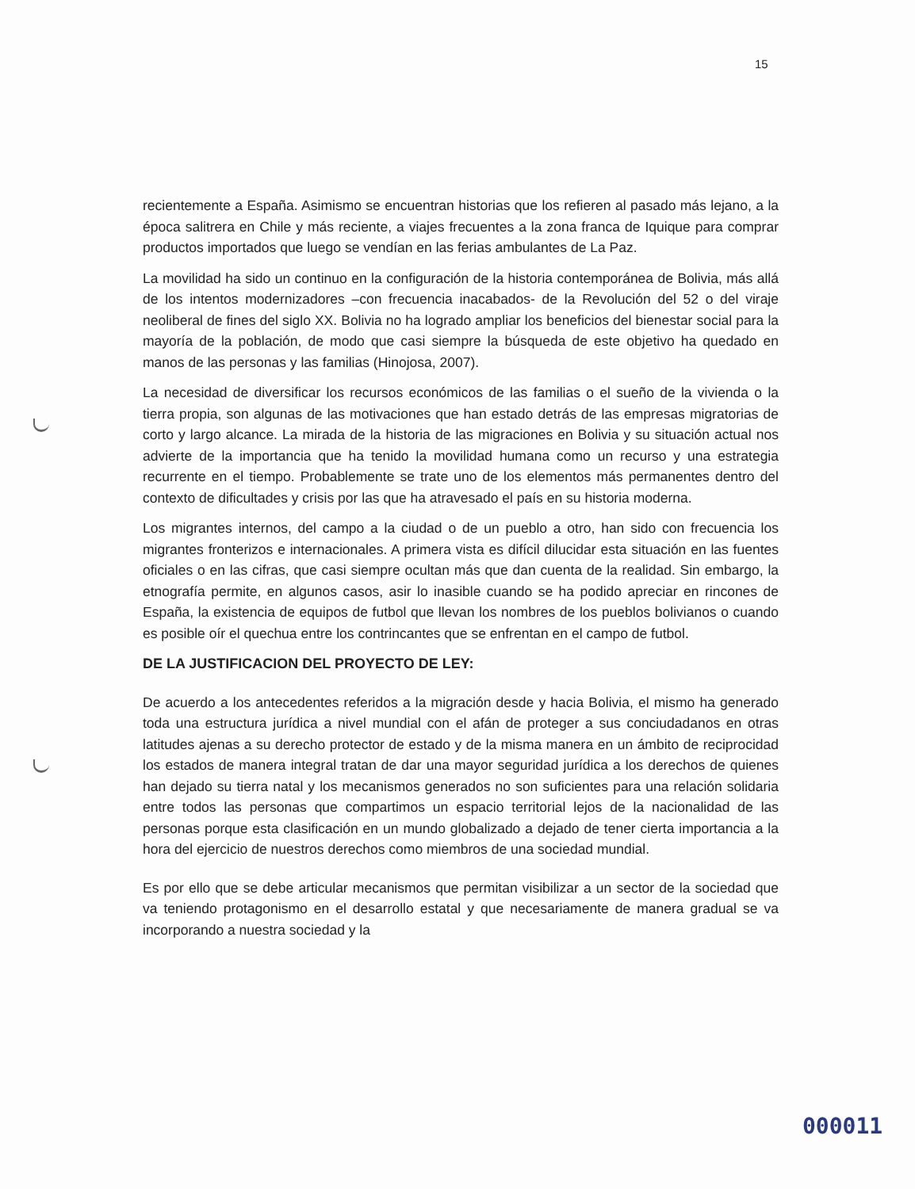15
recientemente a España. Asimismo se encuentran historias que los refieren al pasado más lejano, a la época salitrera en Chile y más reciente, a viajes frecuentes a la zona franca de Iquique para comprar productos importados que luego se vendían en las ferias ambulantes de La Paz.
La movilidad ha sido un continuo en la configuración de la historia contemporánea de Bolivia, más allá de los intentos modernizadores –con frecuencia inacabados- de la Revolución del 52 o del viraje neoliberal de fines del siglo XX. Bolivia no ha logrado ampliar los beneficios del bienestar social para la mayoría de la población, de modo que casi siempre la búsqueda de este objetivo ha quedado en manos de las personas y las familias (Hinojosa, 2007).
La necesidad de diversificar los recursos económicos de las familias o el sueño de la vivienda o la tierra propia, son algunas de las motivaciones que han estado detrás de las empresas migratorias de corto y largo alcance. La mirada de la historia de las migraciones en Bolivia y su situación actual nos advierte de la importancia que ha tenido la movilidad humana como un recurso y una estrategia recurrente en el tiempo. Probablemente se trate uno de los elementos más permanentes dentro del contexto de dificultades y crisis por las que ha atravesado el país en su historia moderna.
Los migrantes internos, del campo a la ciudad o de un pueblo a otro, han sido con frecuencia los migrantes fronterizos e internacionales. A primera vista es difícil dilucidar esta situación en las fuentes oficiales o en las cifras, que casi siempre ocultan más que dan cuenta de la realidad. Sin embargo, la etnografía permite, en algunos casos, asir lo inasible cuando se ha podido apreciar en rincones de España, la existencia de equipos de futbol que llevan los nombres de los pueblos bolivianos o cuando es posible oír el quechua entre los contrincantes que se enfrentan en el campo de futbol.
DE LA JUSTIFICACION DEL PROYECTO DE LEY:
De acuerdo a los antecedentes referidos a la migración desde y hacia Bolivia, el mismo ha generado toda una estructura jurídica a nivel mundial con el afán de proteger a sus conciudadanos en otras latitudes ajenas a su derecho protector de estado y de la misma manera en un ámbito de reciprocidad los estados de manera integral tratan de dar una mayor seguridad jurídica a los derechos de quienes han dejado su tierra natal y los mecanismos generados no son suficientes para una relación solidaria entre todos las personas que compartimos un espacio territorial lejos de la nacionalidad de las personas porque esta clasificación en un mundo globalizado a dejado de tener cierta importancia a la hora del ejercicio de nuestros derechos como miembros de una sociedad mundial.
Es por ello que se debe articular mecanismos que permitan visibilizar a un sector de la sociedad que va teniendo protagonismo en el desarrollo estatal y que necesariamente de manera gradual se va incorporando a nuestra sociedad y la
000011